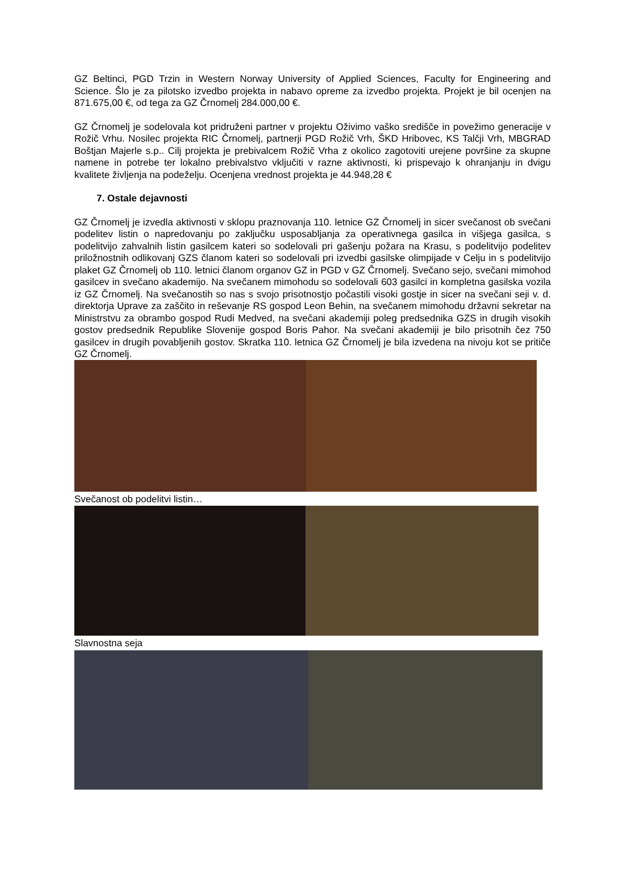GZ Beltinci, PGD Trzin in Western Norway University of Applied Sciences, Faculty for Engineering and Science. Šlo je za pilotsko izvedbo projekta in nabavo opreme za izvedbo projekta. Projekt je bil ocenjen na 871.675,00 €, od tega za GZ Črnomelj 284.000,00 €.
GZ Črnomelj je sodelovala kot pridruženi partner v projektu Oživimo vaško središče in povežimo generacije v Rožič Vrhu. Nosilec projekta RIC Črnomelj, partnerji PGD Rožič Vrh, ŠKD Hribovec, KS Talčji Vrh, MBGRAD Boštjan Majerle s.p.. Cilj projekta je prebivalcem Rožič Vrha z okolico zagotoviti urejene površine za skupne namene in potrebe ter lokalno prebivalstvo vključiti v razne aktivnosti, ki prispevajo k ohranjanju in dvigu kvalitete življenja na podeželju. Ocenjena vrednost projekta je 44.948,28 €
7. Ostale dejavnosti
GZ Črnomelj je izvedla aktivnosti v sklopu praznovanja 110. letnice GZ Črnomelj in sicer svečanost ob svečani podelitev listin o napredovanju po zaključku usposabljanja za operativnega gasilca in višjega gasilca, s podelitvijo zahvalnih listin gasilcem kateri so sodelovali pri gašenju požara na Krasu, s podelitvijo podelitev priložnostnih odlikovanj GZS članom kateri so sodelovali pri izvedbi gasilske olimpijade v Celju in s podelitvijo plaket GZ Črnomelj ob 110. letnici članom organov GZ in PGD v GZ Črnomelj. Svečano sejo, svečani mimohod gasilcev in svečano akademijo. Na svečanem mimohodu so sodelovali 603 gasilci in kompletna gasilska vozila iz GZ Črnomelj. Na svečanostih so nas s svojo prisotnostjo počastili visoki gostje in sicer na svečani seji v. d. direktorja Uprave za zaščito in reševanje RS gospod Leon Behin, na svečanem mimohodu državni sekretar na Ministrstvu za obrambo gospod Rudi Medved, na svečani akademiji poleg predsednika GZS in drugih visokih gostov predsednik Republike Slovenije gospod Boris Pahor. Na svečani akademiji je bilo prisotnih čez 750 gasilcev in drugih povabljenih gostov. Skratka 110. letnica GZ Črnomelj je bila izvedena na nivoju kot se pritiče GZ Črnomelj.
Svečanost ob podelitvi listin…
Slavnostna seja